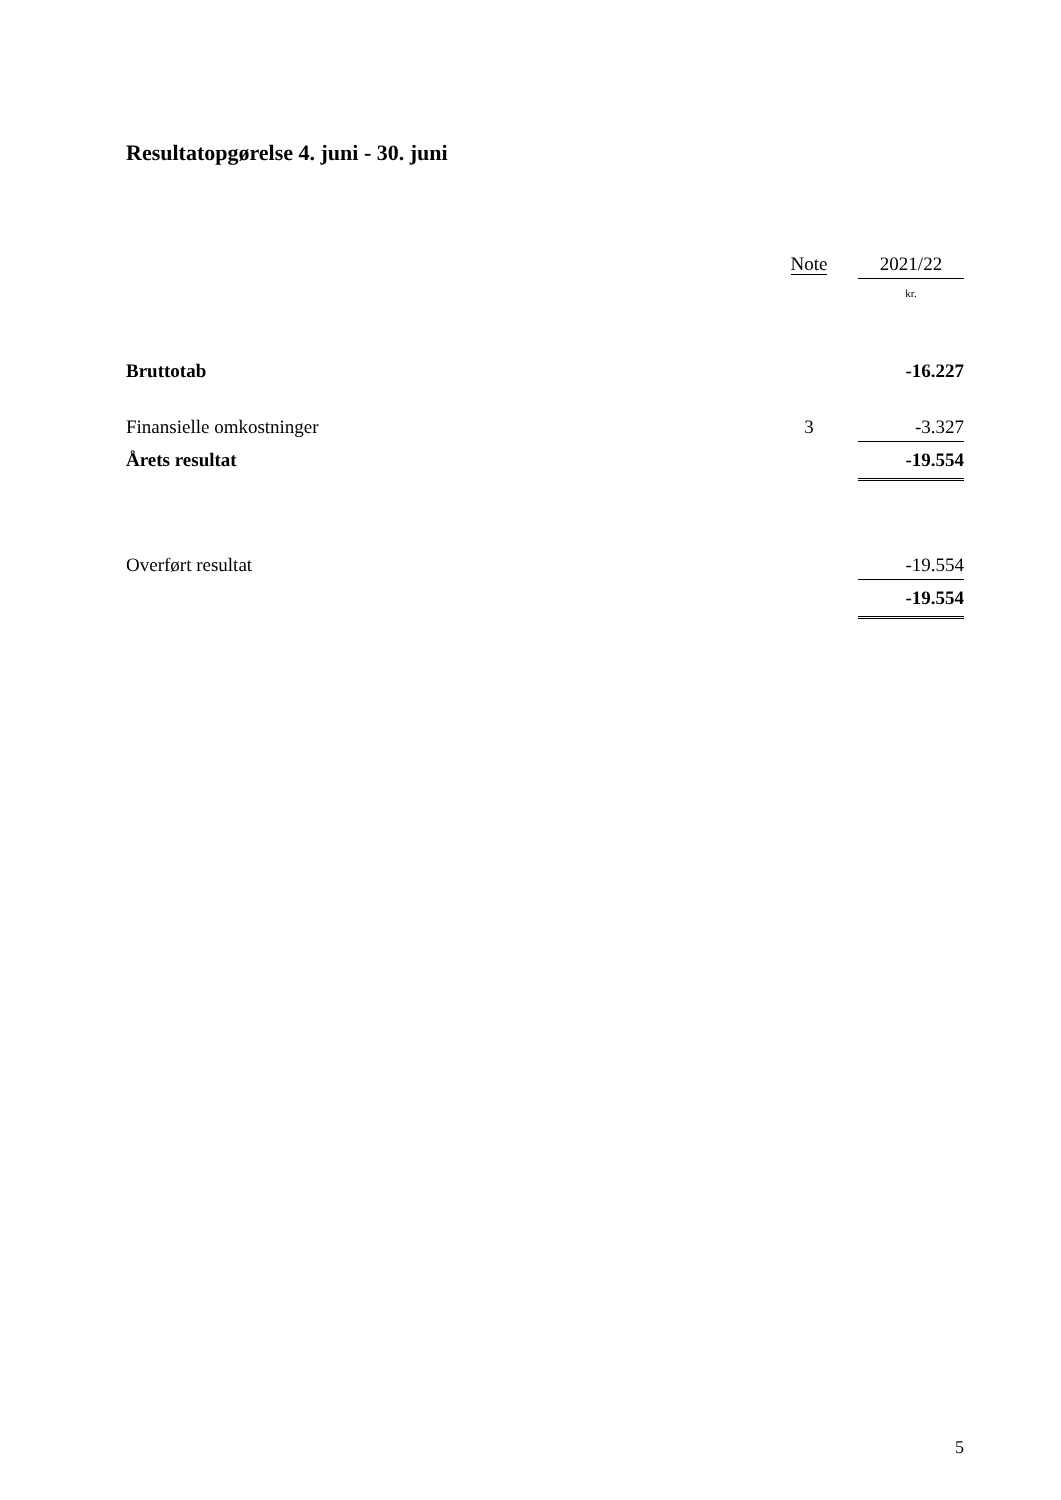Resultatopgørelse 4. juni - 30. juni
| | Note | | 2021/22 |
| --- | --- | --- | --- |
| | | | kr. |
| Bruttotab | | | -16.227 |
| Finansielle omkostninger | 3 | | -3.327 |
| Årets resultat | | | -19.554 |
| Overført resultat | | | -19.554 |
| | | | -19.554 |
5